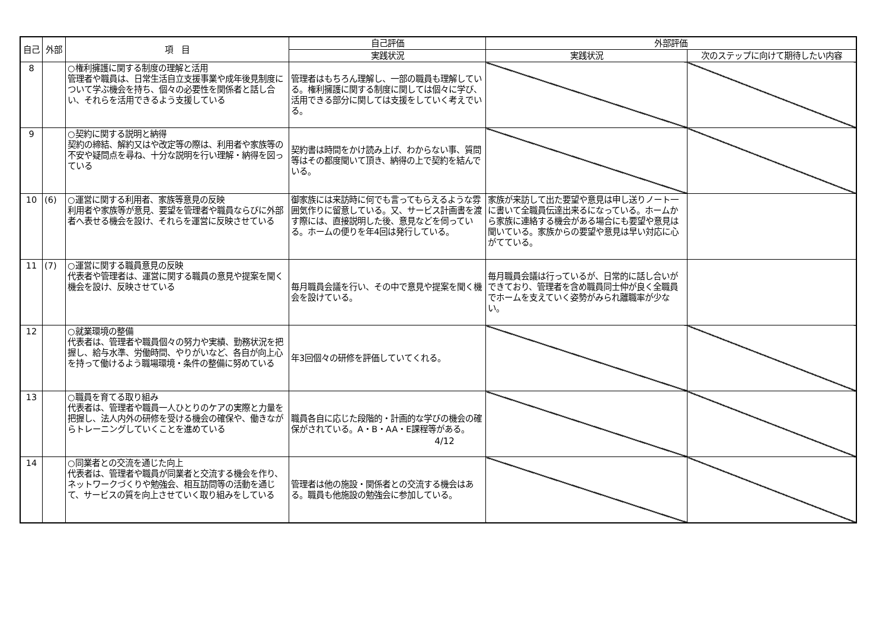| 自己 | 外部 | 項 目 | 自己評価 | 外部評価 | |
| --- | --- | --- | --- | --- | --- |
| | | | 実践状況 | 実践状況 | 次のステップに向けて期待したい内容 |
| 8 | | ○権利擁護に関する制度の理解と活用 管理者や職員は、日常生活自立支援事業や成年後見制度について学ぶ機会を持ち、個々の必要性を関係者と話し合い、それらを活用できるよう支援している | 管理者はもちろん理解し、一部の職員も理解している。権利擁護に関する制度に関しては個々に学び、活用できる部分に関しては支援をしていく考えでいる。 | | |
| 9 | | ○契約に関する説明と納得 契約の締結、解約又はや改定等の際は、利用者や家族等の不安や疑問点を尋ね、十分な説明を行い理解・納得を図っている | 契約書は時間をかけ読み上げ、わからない事、質問等はその都度聞いて頂き、納得の上で契約を結んでいる。 | | |
| 10 | (6) | ○運営に関する利用者、家族等意見の反映 利用者や家族等が意見、要望を管理者や職員ならびに外部者へ表せる機会を設け、それらを運営に反映させている | 御家族には来訪時に何でも言ってもらえるような雰囲気作りに留意している。又、サービス計画書を渡す際には、直接説明した後、意見などを伺っている。ホームの便りを年4回は発行している。 | 家族が来訪して出た要望や意見は申し送りノート一に書いて全職員伝達出来るになっている。ホームから家族に連絡する機会がある場合にも要望や意見は聞いている。家族からの要望や意見は早い対応に心がてている。 | |
| 11 | (7) | ○運営に関する職員意見の反映 代表者や管理者は、運営に関する職員の意見や提案を聞く機会を設け、反映させている | 毎月職員会議を行い、その中で意見や提案を聞く機会を設けている。 | 毎月職員会議は行っているが、日常的に話し合いができており、管理者を含め職員同士仲が良く全職員でホームを支えていく姿勢がみられ離職率が少ない。 | |
| 12 | | ○就業環境の整備 代表者は、管理者や職員個々の努力や実績、勤務状況を把握し、給与水準、労働時間、やりがいなど、各自が向上心を持って働けるよう職場環境・条件の整備に努めている | 年3回個々の研修を評価していてくれる。 | | |
| 13 | | ○職員を育てる取り組み 代表者は、管理者や職員一人ひとりのケアの実際と力量を把握し、法人内外の研修を受ける機会の確保や、働きながらトレーニングしていくことを進めている | 職員各自に応じた段階的・計画的な学びの機会の確保がされている。A・B・AA・E課程等がある。 | | |
| 14 | | ○同業者との交流を通じた向上 代表者は、管理者や職員が同業者と交流する機会を作り、ネットワークづくりや勉強会、相互訪問等の活動を通じて、サービスの質を向上させていく取り組みをしている | 管理者は他の施設・関係者との交流する機会はある。職員も他施設の勉強会に参加している。 | | |
4/12